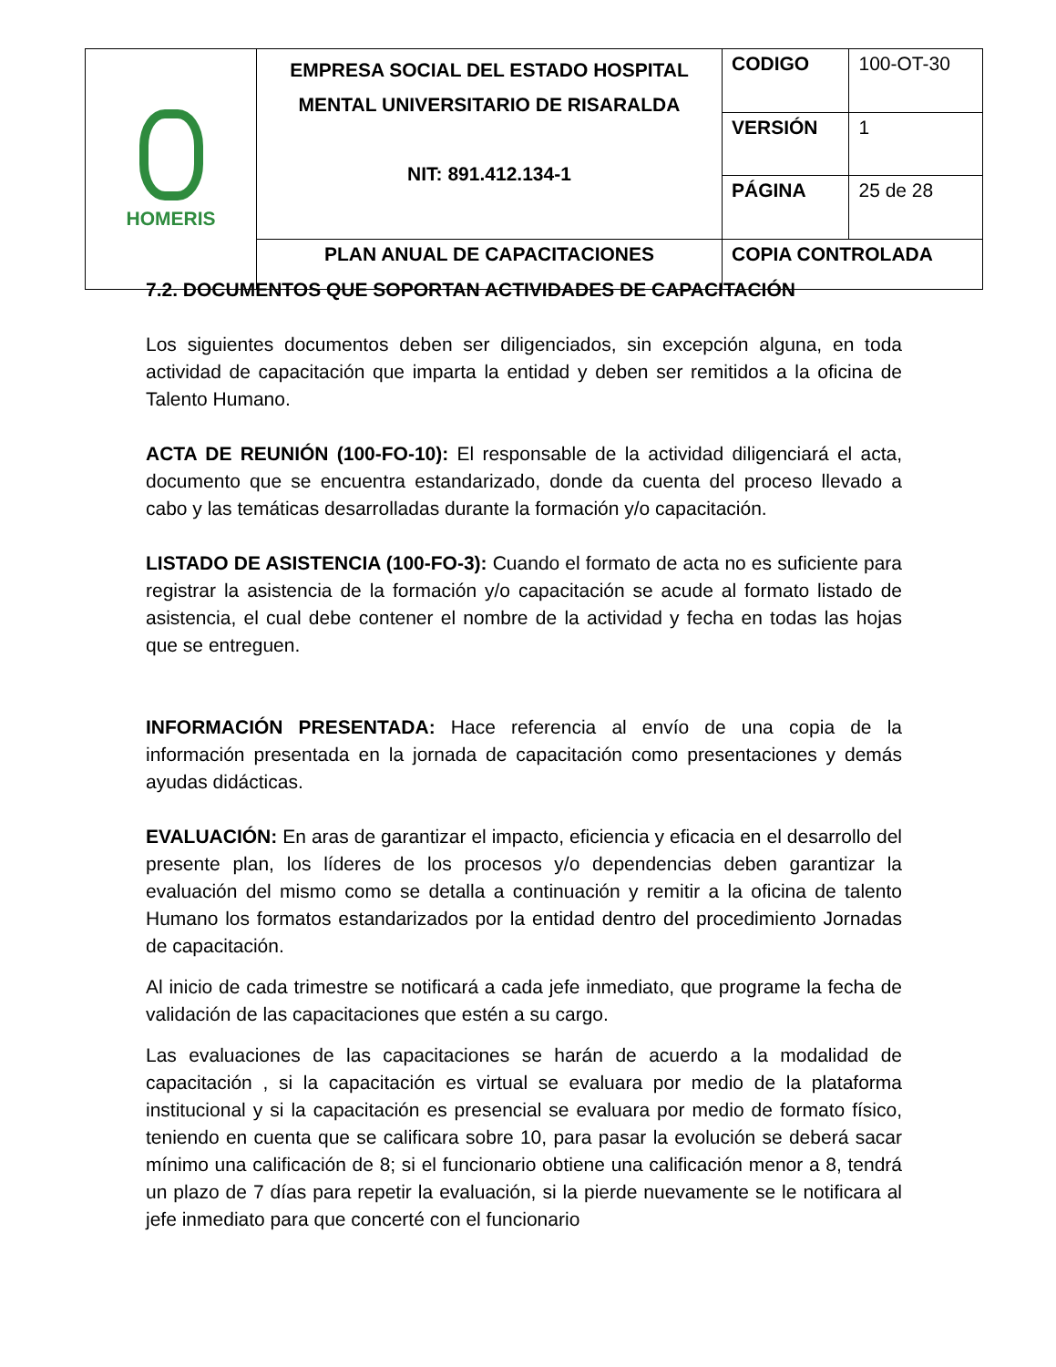| HOMERIS | EMPRESA SOCIAL DEL ESTADO HOSPITAL MENTAL UNIVERSITARIO DE RISARALDA NIT: 891.412.134-1 | CODIGO | 100-OT-30 |
| | | VERSIÓN | 1 |
| | | PÁGINA | 25 de 28 |
| | PLAN ANUAL DE CAPACITACIONES | COPIA CONTROLADA | |
7.2. DOCUMENTOS QUE SOPORTAN ACTIVIDADES DE CAPACITACIÓN
Los siguientes documentos deben ser diligenciados, sin excepción alguna, en toda actividad de capacitación que imparta la entidad y deben ser remitidos a la oficina de Talento Humano.
ACTA DE REUNIÓN (100-FO-10): El responsable de la actividad diligenciará el acta, documento que se encuentra estandarizado, donde da cuenta del proceso llevado a cabo y las temáticas desarrolladas durante la formación y/o capacitación.
LISTADO DE ASISTENCIA (100-FO-3): Cuando el formato de acta no es suficiente para registrar la asistencia de la formación y/o capacitación se acude al formato listado de asistencia, el cual debe contener el nombre de la actividad y fecha en todas las hojas que se entreguen.
INFORMACIÓN PRESENTADA: Hace referencia al envío de una copia de la información presentada en la jornada de capacitación como presentaciones y demás ayudas didácticas.
EVALUACIÓN: En aras de garantizar el impacto, eficiencia y eficacia en el desarrollo del presente plan, los líderes de los procesos y/o dependencias deben garantizar la evaluación del mismo como se detalla a continuación y remitir a la oficina de talento Humano los formatos estandarizados por la entidad dentro del procedimiento Jornadas de capacitación.
Al inicio de cada trimestre se notificará a cada jefe inmediato, que programe la fecha de validación de las capacitaciones que estén a su cargo.
Las evaluaciones de las capacitaciones se harán de acuerdo a la modalidad de capacitación , si la capacitación es virtual se evaluara por medio de la plataforma institucional y si la capacitación es presencial se evaluara por medio de formato físico, teniendo en cuenta que se calificara sobre 10, para pasar la evolución se deberá sacar mínimo una calificación de 8; si el funcionario obtiene una calificación menor a 8, tendrá un plazo de 7 días para repetir la evaluación, si la pierde nuevamente se le notificara al jefe inmediato para que concerté con el funcionario